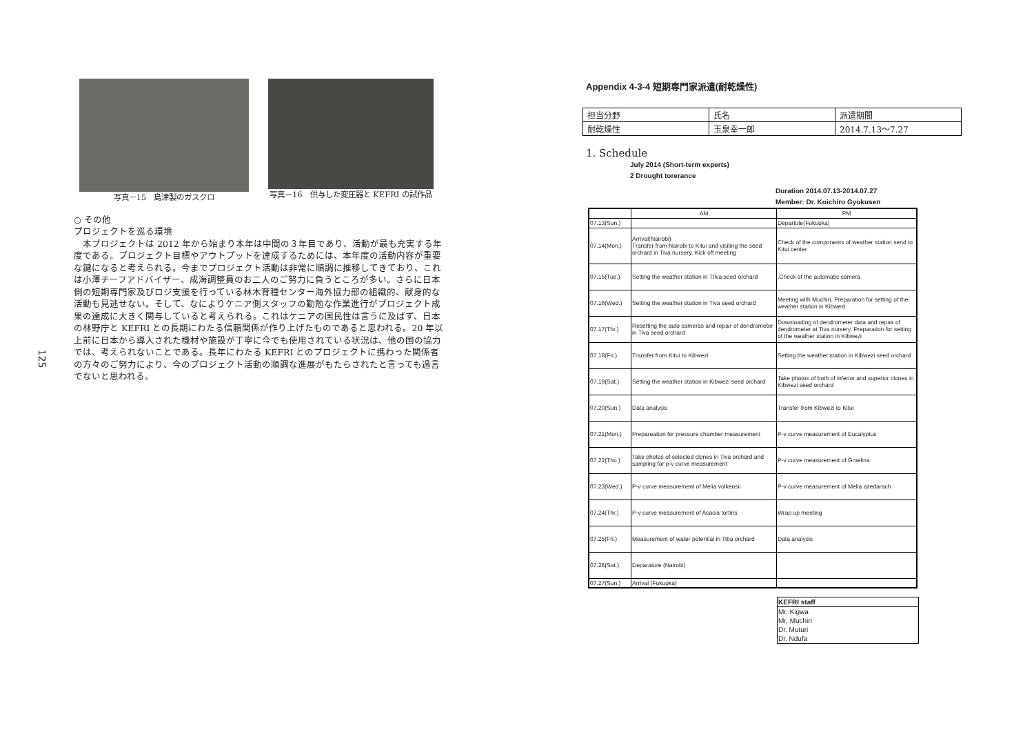125
写真－15　島津製のガスクロ 写真－16　供与した変圧器と KEFRI の試作品
○ その他
プロジェクトを巡る環境
　本プロジェクトは 2012 年から始まり本年は中間の３年目であり、活動が最も充実する年度である。プロジェクト目標やアウトプットを達成するためには、本年度の活動内容が重要な鍵になると考えられる。今までプロジェクト活動は非常に順調に推移してきており、これは小澤チーフアドバイザー、成海調整員のお二人のご努力に負うところが多い。さらに日本側の短期専門家及びロジ支援を行っている林木育種センター海外協力部の組織的、献身的な活動も見逃せない。そして、なによりケニア側スタッフの勤勉な作業進行がプロジェクト成果の達成に大きく関与していると考えられる。これはケニアの国民性は言うに及ばず、日本の林野庁と KEFRI との長期にわたる信頼関係が作り上げたものであると思われる。20 年以上前に日本から導入された機材や施設が丁寧に今でも使用されている状況は、他の国の協力では、考えられないことである。長年にわたる KEFRI とのプロジェクトに携わった関係者の方々のご努力により、今のプロジェクト活動の順調な進展がもたらされたと言っても過言でないと思われる。
Appendix 4-3-4 短期専門家派遣(耐乾燥性)
| 担当分野 | 氏名 | 派遣期間 |
| 耐乾燥性 | 玉泉幸一郎 | 2014.7.13～7.27 |
1. Schedule
July 2014 (Short-term experts)
2 Drought torerance
Duration 2014.07.13-2014.07.27
Member: Dr. Koichiro Gyokusen
| | AM | PM |
| 07.13(Sun.) | | Departute(Fukuoka) |
| 07.14(Mon.) | Arrival(Nairobi) Transfer from Nairobi to Kitui and visiting the seed orchard in Tiva nursery. Kick off meeting | Check of the components of weather station send to Kitui center |
| 07.15(Tue.) | Setting the weather station in Ttiva seed orchard | .Check of the automatic camera |
| 07.16(Wed.) | Setting the weather station in Tiva seed orchard | Meeting with Muchiri. Preparation for setting of the weather station in Kibwezi |
| 07.17(Thr.) | Resetting the auto cameras and repair of dendrometer in Tiva seed orchard | Downloading of dendrometer data and repair of dendrometer at Tiva nursery. Preparation for setting of the weather station in Kibwezi |
| 07.18(Fri.) | Transfer from Kitui to Kibwezi | Setting the weather station in Kibwezi seed orchard |
| 07.19(Sat.) | Setting the weather station in Kibwezi seed orchard | Take photos of both of inferior and superior clones in Kibwezi seed orchard |
| 07.20(Sun.) | Data analysis | Transfer from Kibwezi to Kitui |
| 07.21(Mon.) | Prepareation for pressure chamber measurement | P-v curve measurement of Eucalyptus |
| 07.22(Thu.) | Take photos of selected clones in Tiva orchard and sampling for p-v curve measurement | P-v curve measurement of Gmelina |
| 07.23(Wed.) | P-v curve measurement of Melia volkensii | P-v curve measurement of Melia azedarach |
| 07.24(Thr.) | P-v curve measurement of Acacia tortiris | Wrap up meeting |
| 07.25(Fri.) | Measurement of water potential in Tiba orchard | Data analysis |
| 07.26(Sat.) | Deparature (Nairobi) | |
| 07.27(Sun.) | Arrival (Fukuoka) | |
| KEFRI staff |
| --- |
| Mr. Kigwa |
| Mr. Muchiri |
| Dr. Muturi |
| Dr. Ndufa |